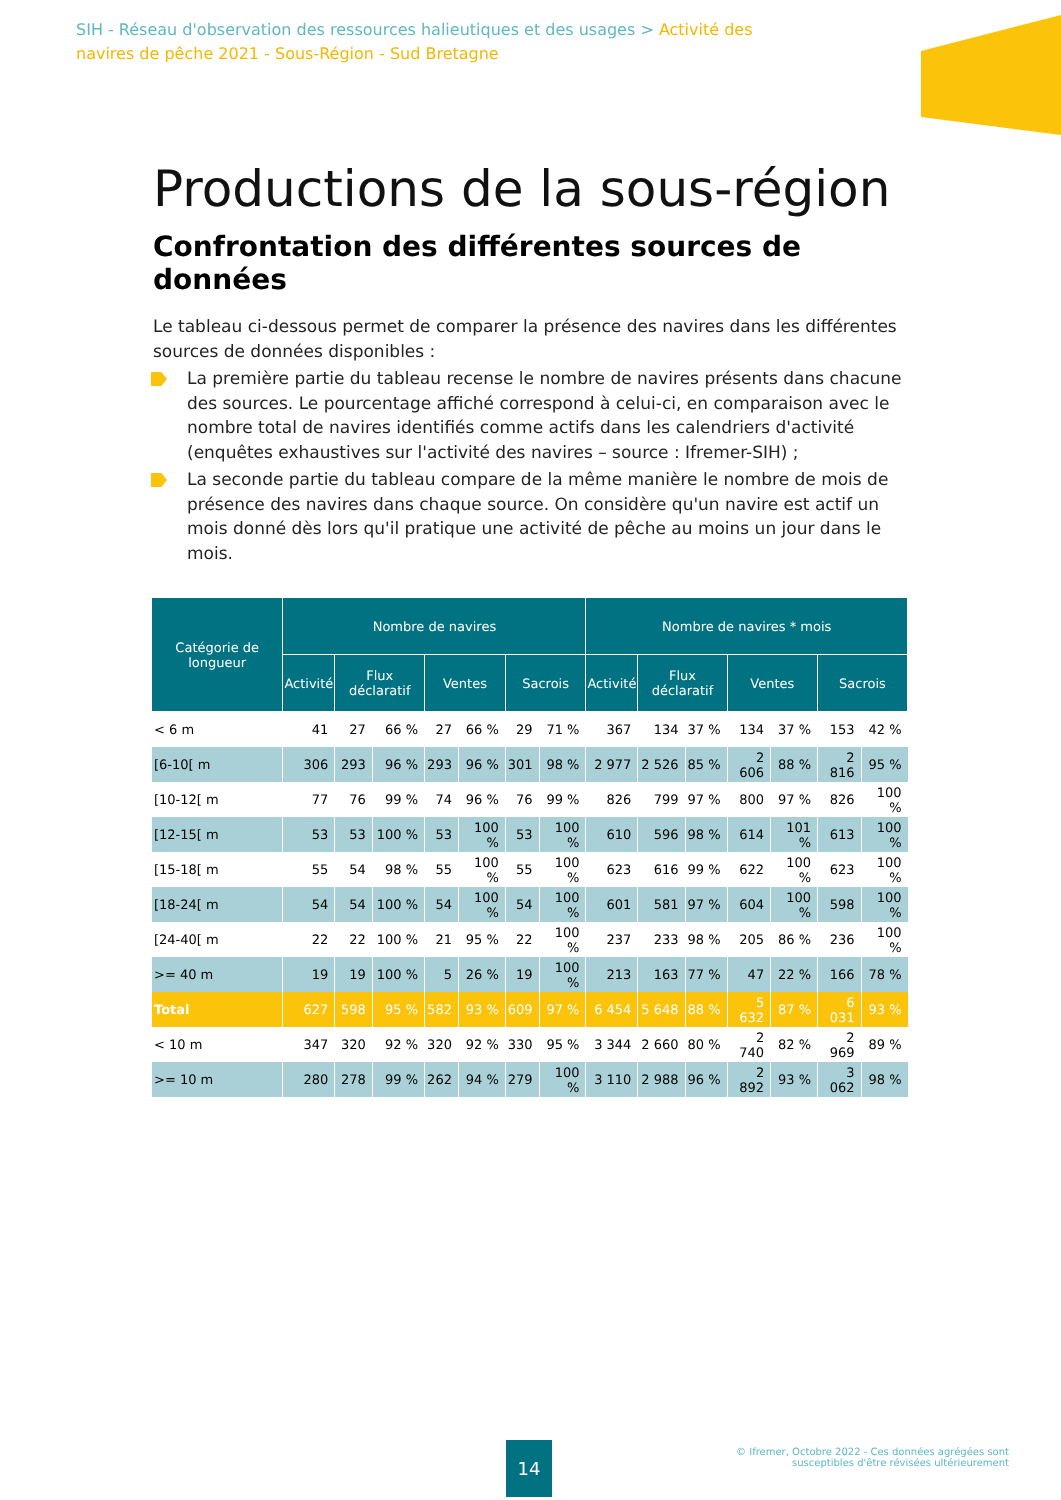SIH - Réseau d'observation des ressources halieutiques et des usages > Activité des navires de pêche 2021 - Sous-Région - Sud Bretagne
Productions de la sous-région
Confrontation des différentes sources de données
Le tableau ci-dessous permet de comparer la présence des navires dans les différentes sources de données disponibles :
La première partie du tableau recense le nombre de navires présents dans chacune des sources. Le pourcentage affiché correspond à celui-ci, en comparaison avec le nombre total de navires identifiés comme actifs dans les calendriers d'activité (enquêtes exhaustives sur l'activité des navires – source : Ifremer-SIH) ;
La seconde partie du tableau compare de la même manière le nombre de mois de présence des navires dans chaque source. On considère qu'un navire est actif un mois donné dès lors qu'il pratique une activité de pêche au moins un jour dans le mois.
| Catégorie de longueur | Nombre de navires | | | | | | | Nombre de navires * mois | | | | | | |
| --- | --- | --- | --- | --- | --- | --- | --- | --- | --- | --- | --- | --- | --- | --- |
| | Activité | Flux déclaratif | | Ventes | | Sacrois | | Activité | Flux déclaratif | | Ventes | | Sacrois | |
| < 6 m | 41 | 27 | 66 % | 27 | 66 % | 29 | 71 % | 367 | 134 | 37 % | 134 | 37 % | 153 | 42 % |
| [6-10[ m | 306 | 293 | 96 % | 293 | 96 % | 301 | 98 % | 2 977 | 2 526 | 85 % | 2 606 | 88 % | 2 816 | 95 % |
| [10-12[ m | 77 | 76 | 99 % | 74 | 96 % | 76 | 99 % | 826 | 799 | 97 % | 800 | 97 % | 826 | 100 % |
| [12-15[ m | 53 | 53 | 100 % | 53 | 100 % | 53 | 100 % | 610 | 596 | 98 % | 614 | 101 % | 613 | 100 % |
| [15-18[ m | 55 | 54 | 98 % | 55 | 100 % | 55 | 100 % | 623 | 616 | 99 % | 622 | 100 % | 623 | 100 % |
| [18-24[ m | 54 | 54 | 100 % | 54 | 100 % | 54 | 100 % | 601 | 581 | 97 % | 604 | 100 % | 598 | 100 % |
| [24-40[ m | 22 | 22 | 100 % | 21 | 95 % | 22 | 100 % | 237 | 233 | 98 % | 205 | 86 % | 236 | 100 % |
| >= 40 m | 19 | 19 | 100 % | 5 | 26 % | 19 | 100 % | 213 | 163 | 77 % | 47 | 22 % | 166 | 78 % |
| Total | 627 | 598 | 95 % | 582 | 93 % | 609 | 97 % | 6 454 | 5 648 | 88 % | 5 632 | 87 % | 6 031 | 93 % |
| < 10 m | 347 | 320 | 92 % | 320 | 92 % | 330 | 95 % | 3 344 | 2 660 | 80 % | 2 740 | 82 % | 2 969 | 89 % |
| >= 10 m | 280 | 278 | 99 % | 262 | 94 % | 279 | 100 % | 3 110 | 2 988 | 96 % | 2 892 | 93 % | 3 062 | 98 % |
14
© Ifremer, Octobre 2022 - Ces données agrégées sont
susceptibles d'être révisées ultérieurement